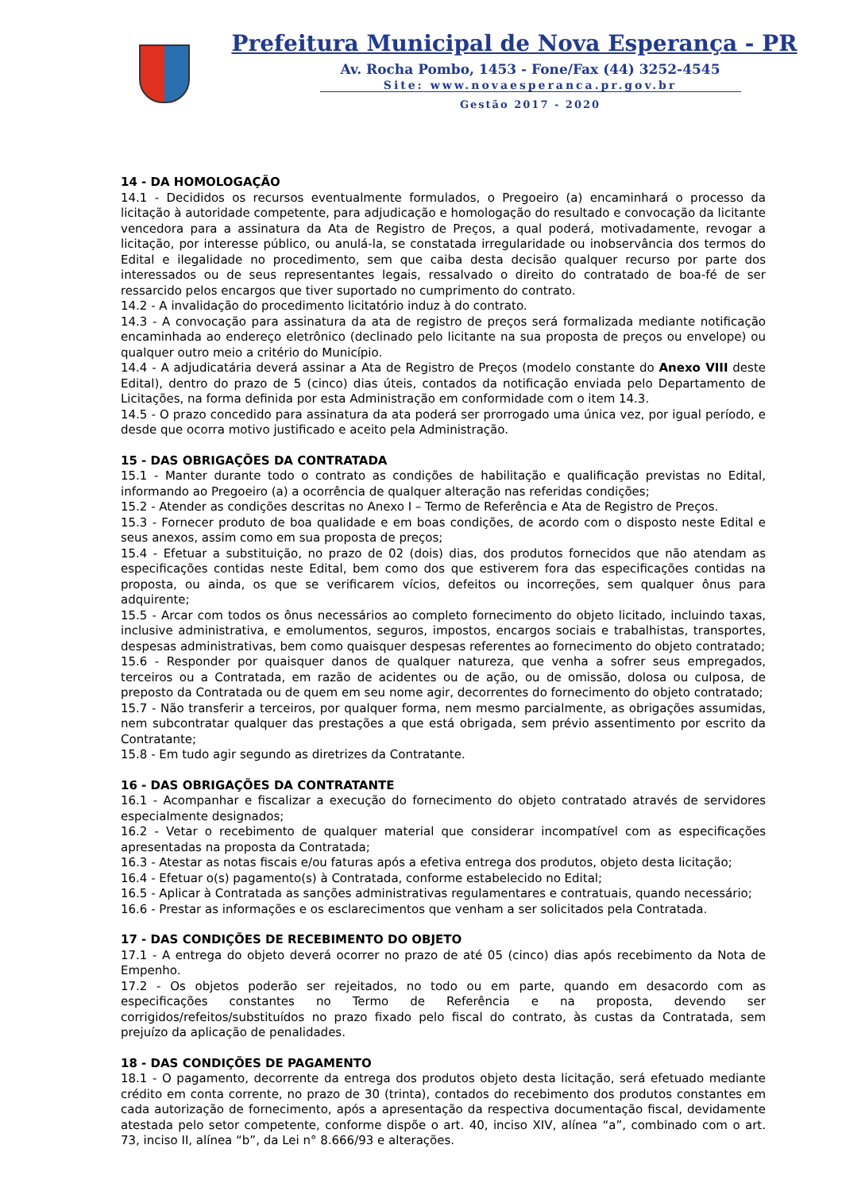Prefeitura Municipal de Nova Esperança - PR
Av. Rocha Pombo, 1453 - Fone/Fax (44) 3252-4545
Site: www.novaesperanca.pr.gov.br
Gestão 2017 - 2020
14 - DA HOMOLOGAÇÃO
14.1 - Decididos os recursos eventualmente formulados, o Pregoeiro (a) encaminhará o processo da licitação à autoridade competente, para adjudicação e homologação do resultado e convocação da licitante vencedora para a assinatura da Ata de Registro de Preços, a qual poderá, motivadamente, revogar a licitação, por interesse público, ou anulá-la, se constatada irregularidade ou inobservância dos termos do Edital e ilegalidade no procedimento, sem que caiba desta decisão qualquer recurso por parte dos interessados ou de seus representantes legais, ressalvado o direito do contratado de boa-fé de ser ressarcido pelos encargos que tiver suportado no cumprimento do contrato.
14.2 - A invalidação do procedimento licitatório induz à do contrato.
14.3 - A convocação para assinatura da ata de registro de preços será formalizada mediante notificação encaminhada ao endereço eletrônico (declinado pelo licitante na sua proposta de preços ou envelope) ou qualquer outro meio a critério do Município.
14.4 - A adjudicatária deverá assinar a Ata de Registro de Preços (modelo constante do Anexo VIII deste Edital), dentro do prazo de 5 (cinco) dias úteis, contados da notificação enviada pelo Departamento de Licitações, na forma definida por esta Administração em conformidade com o item 14.3.
14.5 - O prazo concedido para assinatura da ata poderá ser prorrogado uma única vez, por igual período, e desde que ocorra motivo justificado e aceito pela Administração.
15 - DAS OBRIGAÇÕES DA CONTRATADA
15.1 - Manter durante todo o contrato as condições de habilitação e qualificação previstas no Edital, informando ao Pregoeiro (a) a ocorrência de qualquer alteração nas referidas condições;
15.2 - Atender as condições descritas no Anexo I – Termo de Referência e Ata de Registro de Preços.
15.3 - Fornecer produto de boa qualidade e em boas condições, de acordo com o disposto neste Edital e seus anexos, assim como em sua proposta de preços;
15.4 - Efetuar a substituição, no prazo de 02 (dois) dias, dos produtos fornecidos que não atendam as especificações contidas neste Edital, bem como dos que estiverem fora das especificações contidas na proposta, ou ainda, os que se verificarem vícios, defeitos ou incorreções, sem qualquer ônus para adquirente;
15.5 - Arcar com todos os ônus necessários ao completo fornecimento do objeto licitado, incluindo taxas, inclusive administrativa, e emolumentos, seguros, impostos, encargos sociais e trabalhistas, transportes, despesas administrativas, bem como quaisquer despesas referentes ao fornecimento do objeto contratado;
15.6 - Responder por quaisquer danos de qualquer natureza, que venha a sofrer seus empregados, terceiros ou a Contratada, em razão de acidentes ou de ação, ou de omissão, dolosa ou culposa, de preposto da Contratada ou de quem em seu nome agir, decorrentes do fornecimento do objeto contratado;
15.7 - Não transferir a terceiros, por qualquer forma, nem mesmo parcialmente, as obrigações assumidas, nem subcontratar qualquer das prestações a que está obrigada, sem prévio assentimento por escrito da Contratante;
15.8 - Em tudo agir segundo as diretrizes da Contratante.
16 - DAS OBRIGAÇÕES DA CONTRATANTE
16.1 - Acompanhar e fiscalizar a execução do fornecimento do objeto contratado através de servidores especialmente designados;
16.2 - Vetar o recebimento de qualquer material que considerar incompatível com as especificações apresentadas na proposta da Contratada;
16.3 - Atestar as notas fiscais e/ou faturas após a efetiva entrega dos produtos, objeto desta licitação;
16.4 - Efetuar o(s) pagamento(s) à Contratada, conforme estabelecido no Edital;
16.5 - Aplicar à Contratada as sanções administrativas regulamentares e contratuais, quando necessário;
16.6 - Prestar as informações e os esclarecimentos que venham a ser solicitados pela Contratada.
17 - DAS CONDIÇÕES DE RECEBIMENTO DO OBJETO
17.1 - A entrega do objeto deverá ocorrer no prazo de até 05 (cinco) dias após recebimento da Nota de Empenho.
17.2 - Os objetos poderão ser rejeitados, no todo ou em parte, quando em desacordo com as especificações constantes no Termo de Referência e na proposta, devendo ser corrigidos/refeitos/substituídos no prazo fixado pelo fiscal do contrato, às custas da Contratada, sem prejuízo da aplicação de penalidades.
18 - DAS CONDIÇÕES DE PAGAMENTO
18.1 - O pagamento, decorrente da entrega dos produtos objeto desta licitação, será efetuado mediante crédito em conta corrente, no prazo de 30 (trinta), contados do recebimento dos produtos constantes em cada autorização de fornecimento, após a apresentação da respectiva documentação fiscal, devidamente atestada pelo setor competente, conforme dispõe o art. 40, inciso XIV, alínea “a”, combinado com o art. 73, inciso II, alínea “b”, da Lei n° 8.666/93 e alterações.